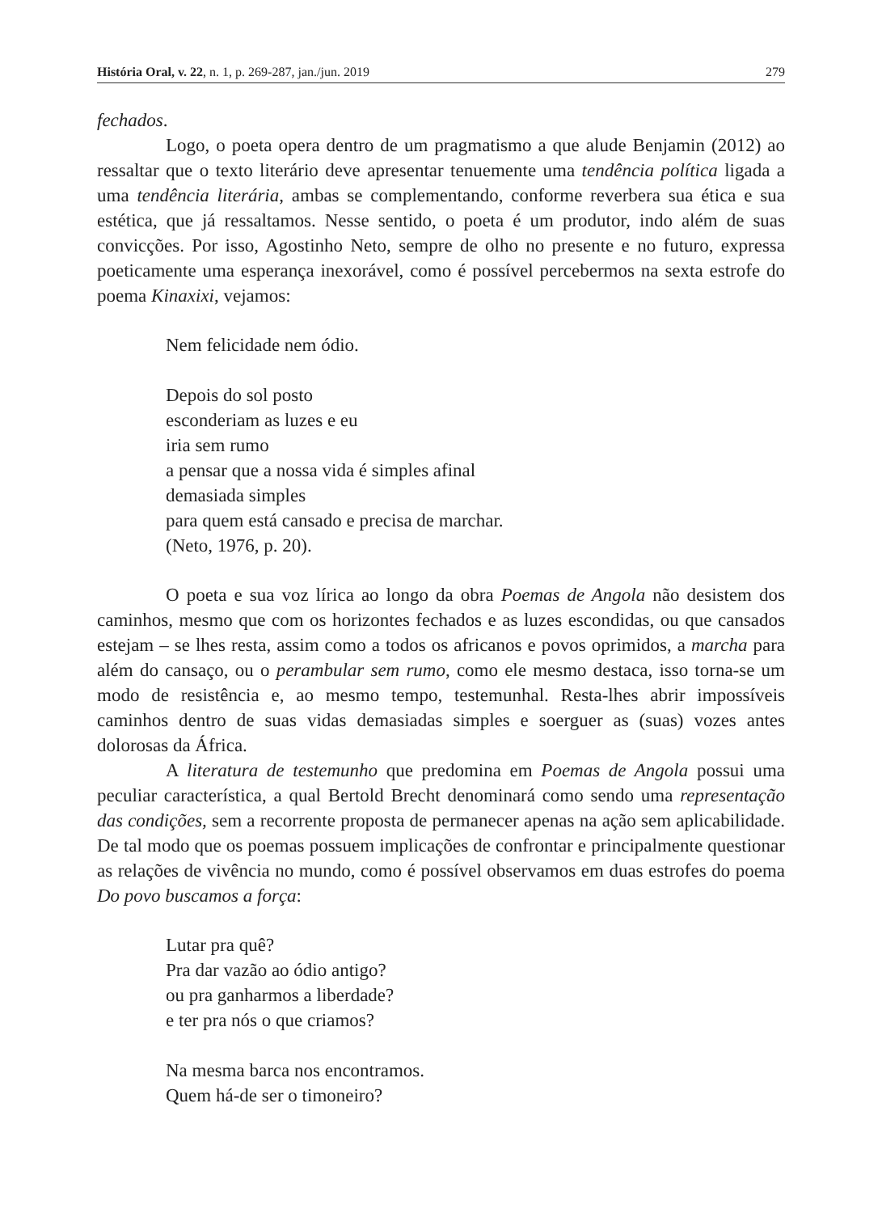História Oral, v. 22, n. 1, p. 269-287, jan./jun. 2019 279
fechados.
Logo, o poeta opera dentro de um pragmatismo a que alude Benjamin (2012) ao ressaltar que o texto literário deve apresentar tenuemente uma tendência política ligada a uma tendência literária, ambas se complementando, conforme reverbera sua ética e sua estética, que já ressaltamos. Nesse sentido, o poeta é um produtor, indo além de suas convicções. Por isso, Agostinho Neto, sempre de olho no presente e no futuro, expressa poeticamente uma esperança inexorável, como é possível percebermos na sexta estrofe do poema Kinaxixi, vejamos:
Nem felicidade nem ódio.
Depois do sol posto
esconderiam as luzes e eu
iria sem rumo
a pensar que a nossa vida é simples afinal
demasiada simples
para quem está cansado e precisa de marchar.
(Neto, 1976, p. 20).
O poeta e sua voz lírica ao longo da obra Poemas de Angola não desistem dos caminhos, mesmo que com os horizontes fechados e as luzes escondidas, ou que cansados estejam – se lhes resta, assim como a todos os africanos e povos oprimidos, a marcha para além do cansaço, ou o perambular sem rumo, como ele mesmo destaca, isso torna-se um modo de resistência e, ao mesmo tempo, testemunhal. Resta-lhes abrir impossíveis caminhos dentro de suas vidas demasiadas simples e soerguer as (suas) vozes antes dolorosas da África.
A literatura de testemunho que predomina em Poemas de Angola possui uma peculiar característica, a qual Bertold Brecht denominará como sendo uma representação das condições, sem a recorrente proposta de permanecer apenas na ação sem aplicabilidade. De tal modo que os poemas possuem implicações de confrontar e principalmente questionar as relações de vivência no mundo, como é possível observamos em duas estrofes do poema Do povo buscamos a força:
Lutar pra quê?
Pra dar vazão ao ódio antigo?
ou pra ganharmos a liberdade?
e ter pra nós o que criamos?
Na mesma barca nos encontramos.
Quem há-de ser o timoneiro?